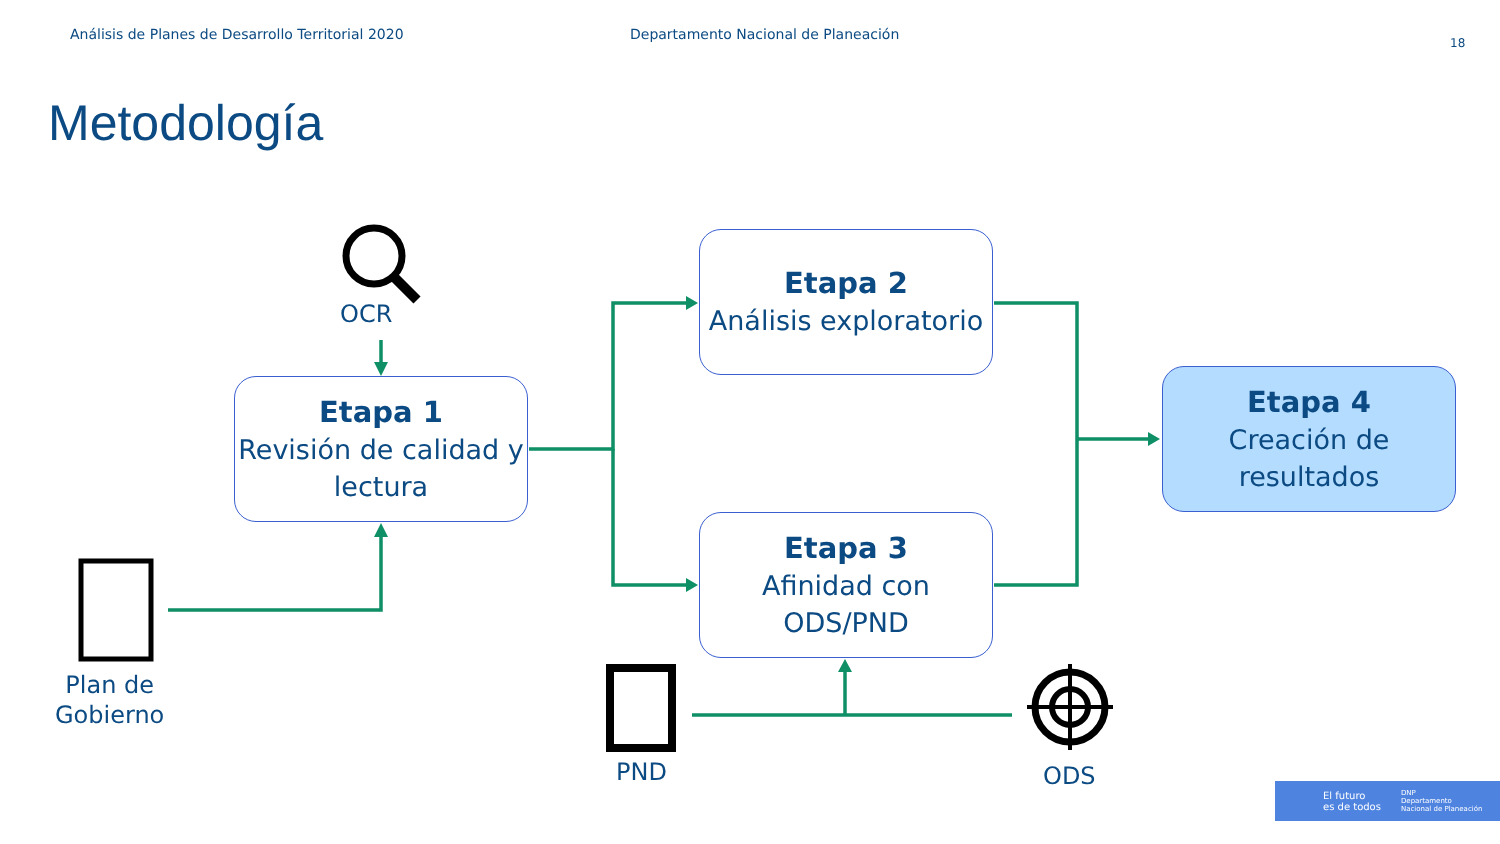Análisis de Planes de Desarrollo Territorial 2020 Departamento Nacional de Planeación 18
Metodología
OCR
Etapa 1
Revisión de calidad y lectura
Etapa 2
Análisis exploratorio
Etapa 3
Afinidad con ODS/PND
Etapa 4
Creación de resultados
Plan de
Gobierno
PND ODS
El futuro
es de todos DNP
Departamento
Nacional de Planeación